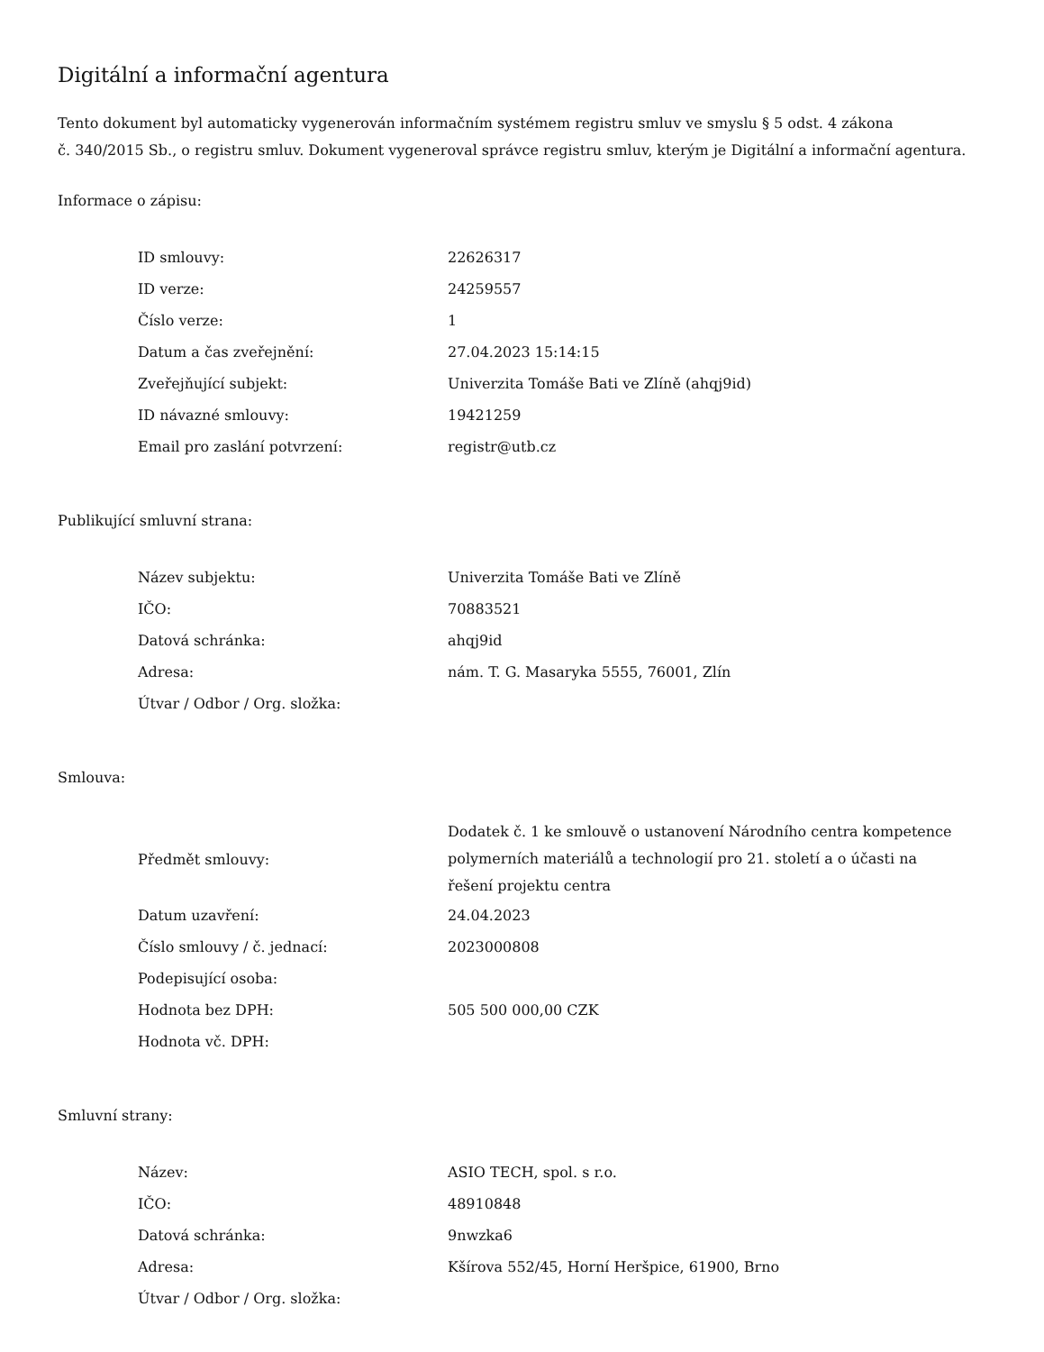Digitální a informační agentura
Tento dokument byl automaticky vygenerován informačním systémem registru smluv ve smyslu § 5 odst. 4 zákona
č. 340/2015 Sb., o registru smluv. Dokument vygeneroval správce registru smluv, kterým je Digitální a informační agentura.
Informace o zápisu:
| ID smlouvy: | 22626317 |
| ID verze: | 24259557 |
| Číslo verze: | 1 |
| Datum a čas zveřejnění: | 27.04.2023 15:14:15 |
| Zveřejňující subjekt: | Univerzita Tomáše Bati ve Zlíně (ahqj9id) |
| ID návazné smlouvy: | 19421259 |
| Email pro zaslání potvrzení: | registr@utb.cz |
Publikující smluvní strana:
| Název subjektu: | Univerzita Tomáše Bati ve Zlíně |
| IČO: | 70883521 |
| Datová schránka: | ahqj9id |
| Adresa: | nám. T. G. Masaryka 5555, 76001, Zlín |
| Útvar / Odbor / Org. složka: | |
Smlouva:
| Předmět smlouvy: | Dodatek č. 1 ke smlouvě o ustanovení Národního centra kompetence polymerních materiálů a technologií pro 21. století a o účasti na řešení projektu centra |
| Datum uzavření: | 24.04.2023 |
| Číslo smlouvy / č. jednací: | 2023000808 |
| Podepisující osoba: | |
| Hodnota bez DPH: | 505 500 000,00 CZK |
| Hodnota vč. DPH: | |
Smluvní strany:
| Název: | ASIO TECH, spol. s r.o. |
| IČO: | 48910848 |
| Datová schránka: | 9nwzka6 |
| Adresa: | Kšírova 552/45, Horní Heršpice, 61900, Brno |
| Útvar / Odbor / Org. složka: | |